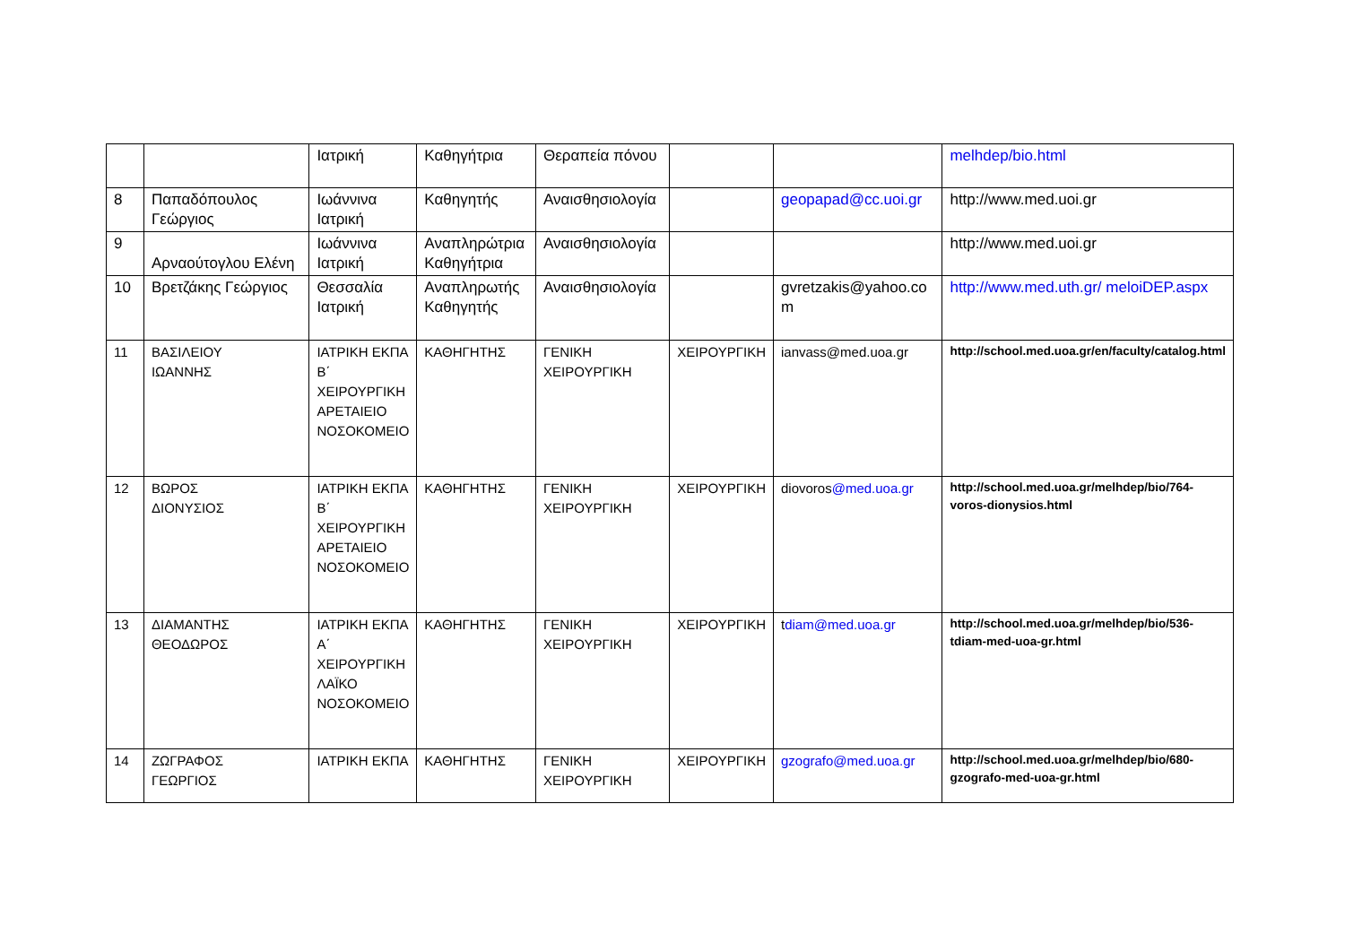| | | Ιατρική | Καθηγήτρια | Θεραπεία πόνου | | | melhdep/bio.html |
| 8 | Παπαδόπουλος Γεώργιος | Ιωάννινα Ιατρική | Καθηγητής | Αναισθησιολογία | | geopapad@cc.uoi.gr | http://www.med.uoi.gr |
| 9 | Αρναούτογλου Ελένη | Ιωάννινα Ιατρική | Αναπληρώτρια Καθηγήτρια | Αναισθησιολογία | | | http://www.med.uoi.gr |
| 10 | Βρετζάκης Γεώργιος | Θεσσαλία Ιατρική | Αναπληρωτής Καθηγητής | Αναισθησιολογία | | gvretzakis@yahoo.co m | http://www.med.uth.gr/ meloiDEP.aspx |
| 11 | ΒΑΣΙΛΕΙΟΥ ΙΩΑΝΝΗΣ | ΙΑΤΡΙΚΗ ΕΚΠΑ Β΄ ΧΕΙΡΟΥΡΓΙΚΗ ΑΡΕΤΑΙΕΙΟ ΝΟΣΟΚΟΜΕΙΟ | ΚΑΘΗΓΗΤΗΣ | ΓΕΝΙΚΗ ΧΕΙΡΟΥΡΓΙΚΗ | ΧΕΙΡΟΥΡΓΙΚΗ | ianvass@med.uoa.gr | http://school.med.uoa.gr/en/faculty/catalog.html |
| 12 | ΒΩΡΟΣ ΔΙΟΝΥΣΙΟΣ | ΙΑΤΡΙΚΗ ΕΚΠΑ Β΄ ΧΕΙΡΟΥΡΓΙΚΗ ΑΡΕΤΑΙΕΙΟ ΝΟΣΟΚΟΜΕΙΟ | ΚΑΘΗΓΗΤΗΣ | ΓΕΝΙΚΗ ΧΕΙΡΟΥΡΓΙΚΗ | ΧΕΙΡΟΥΡΓΙΚΗ | diovoros @med.uoa.gr | http://school.med.uoa.gr/melhdep/bio/764-voros-dionysios.html |
| 13 | ΔΙΑΜΑΝΤΗΣ ΘΕΟΔΩΡΟΣ | ΙΑΤΡΙΚΗ ΕΚΠΑ Α΄ ΧΕΙΡΟΥΡΓΙΚΗ ΛΑΪΚΟ ΝΟΣΟΚΟΜΕΙΟ | ΚΑΘΗΓΗΤΗΣ | ΓΕΝΙΚΗ ΧΕΙΡΟΥΡΓΙΚΗ | ΧΕΙΡΟΥΡΓΙΚΗ | t diam@med.uoa.gr | http://school.med.uoa.gr/melhdep/bio/536-tdiam-med-uoa-gr.html |
| 14 | ΖΩΓΡΑΦΟΣ ΓΕΩΡΓΙΟΣ | ΙΑΤΡΙΚΗ ΕΚΠΑ | ΚΑΘΗΓΗΤΗΣ | ΓΕΝΙΚΗ ΧΕΙΡΟΥΡΓΙΚΗ | ΧΕΙΡΟΥΡΓΙΚΗ | gzografo@med.uoa.gr | http://school.med.uoa.gr/melhdep/bio/680-gzografo-med-uoa-gr.html |